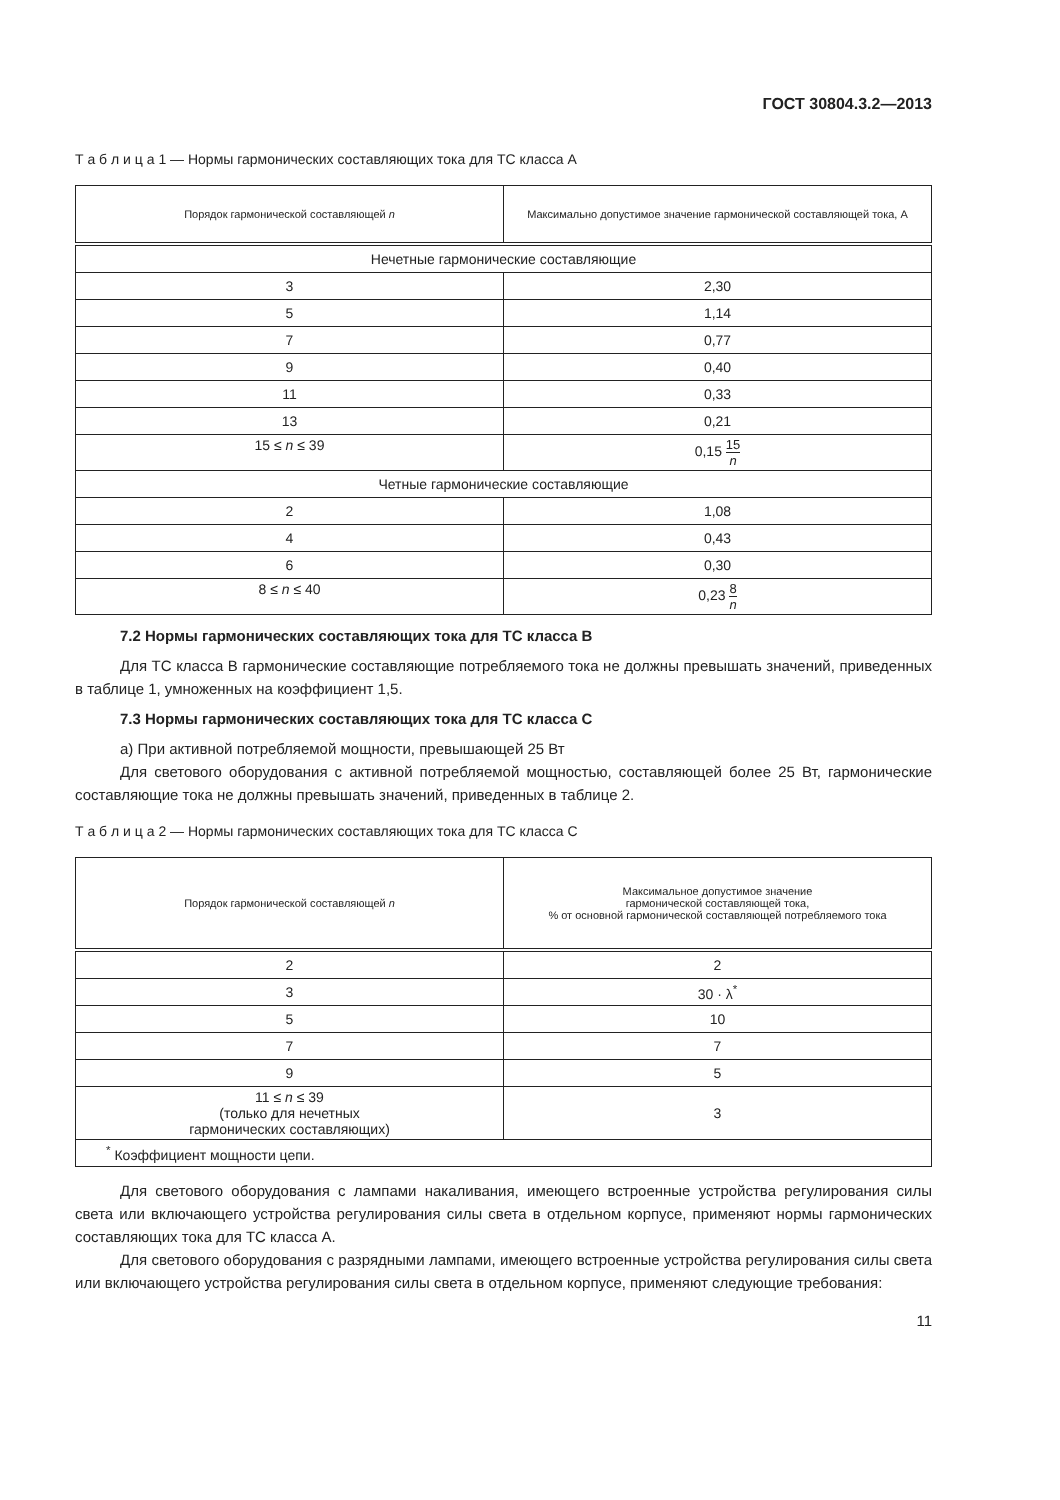ГОСТ 30804.3.2—2013
Т а б л и ц а 1 — Нормы гармонических составляющих тока для ТС класса А
| Порядок гармонической составляющей n | Максимально допустимое значение гармонической составляющей тока, А |
| --- | --- |
| Нечетные гармонические составляющие | |
| 3 | 2,30 |
| 5 | 1,14 |
| 7 | 0,77 |
| 9 | 0,40 |
| 11 | 0,33 |
| 13 | 0,21 |
| 15 ≤ n ≤ 39 | 0,15 15 n |
| Четные гармонические составляющие | |
| 2 | 1,08 |
| 4 | 0,43 |
| 6 | 0,30 |
| 8 ≤ n ≤ 40 | 0,23 8 n |
7.2 Нормы гармонических составляющих тока для ТС класса В
Для ТС класса В гармонические составляющие потребляемого тока не должны превышать значений, приведенных в таблице 1, умноженных на коэффициент 1,5.
7.3 Нормы гармонических составляющих тока для ТС класса С
а) При активной потребляемой мощности, превышающей 25 Вт
Для светового оборудования с активной потребляемой мощностью, составляющей более 25 Вт, гармонические составляющие тока не должны превышать значений, приведенных в таблице 2.
Т а б л и ц а 2 — Нормы гармонических составляющих тока для ТС класса С
| Порядок гармонической составляющей n | Максимальное допустимое значение гармонической составляющей тока, % от основной гармонической составляющей потребляемого тока |
| --- | --- |
| 2 | 2 |
| 3 | 30 · λ<sup>*</sup> |
| 5 | 10 |
| 7 | 7 |
| 9 | 5 |
| 11 ≤ n ≤ 39 (только для нечетных гармонических составляющих) | 3 |
| <sup>*</sup> Коэффициент мощности цепи. | |
Для светового оборудования с лампами накаливания, имеющего встроенные устройства регулирования силы света или включающего устройства регулирования силы света в отдельном корпусе, применяют нормы гармонических составляющих тока для ТС класса А.
Для светового оборудования с разрядными лампами, имеющего встроенные устройства регулирования силы света или включающего устройства регулирования силы света в отдельном корпусе, применяют следующие требования:
11